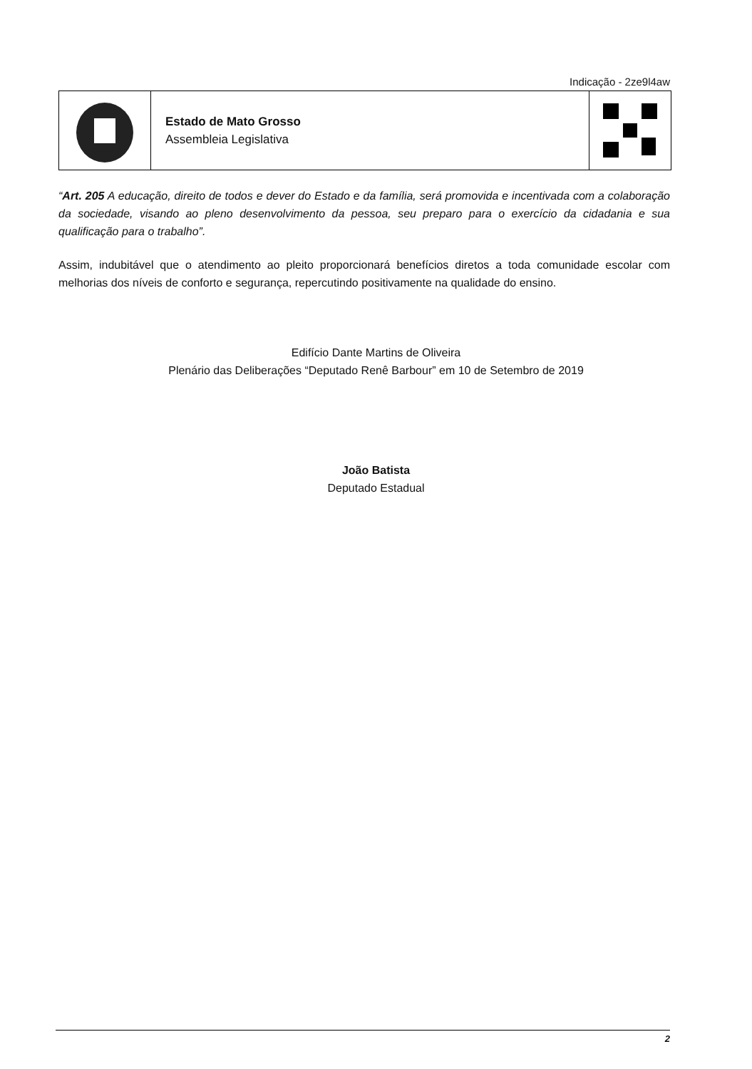Indicação - 2ze9l4aw
Estado de Mato Grosso
Assembleia Legislativa
“Art. 205 A educação, direito de todos e dever do Estado e da família, será promovida e incentivada com a colaboração da sociedade, visando ao pleno desenvolvimento da pessoa, seu preparo para o exercício da cidadania e sua qualificação para o trabalho”.
Assim, indubitável que o atendimento ao pleito proporcionará benefícios diretos a toda comunidade escolar com melhorias dos níveis de conforto e segurança, repercutindo positivamente na qualidade do ensino.
Edifício Dante Martins de Oliveira
Plenário das Deliberações “Deputado Renê Barbour” em 10 de Setembro de 2019
João Batista
Deputado Estadual
2